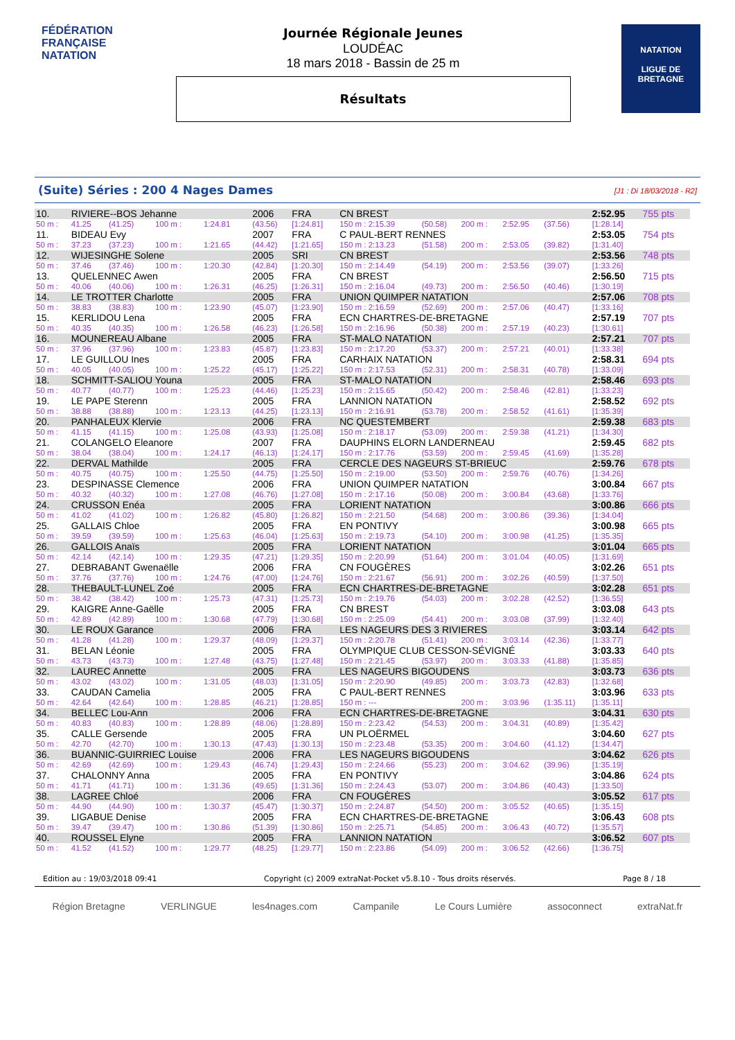FÉDÉRATION FRANÇAISE
NATATION
Journée Régionale Jeunes
LOUDÉAC
18 mars 2018 - Bassin de 25 m
Résultats
NATATION
LIGUE DE
BRETAGNE
(Suite) Séries : 200 4 Nages Dames [J1 : Di 18/03/2018 - R2]
| 10. | RIVIERE--BOS Jehanne | | | | 2006 | FRA | CN BREST | | | | | 2:52.95 | 755 pts |
| 50 m : | 41.25 | (41.25) | 100 m : | 1:24.81 | (43.56) | [1:24.81] | 150 m : 2:15.39 | (50.58) | 200 m : | 2:52.95 | (37.56) | [1:28.14] | |
| 11. | BIDEAU Evy | | | | 2007 | FRA | C PAUL-BERT RENNES | | | | | 2:53.05 | 754 pts |
| 50 m : | 37.23 | (37.23) | 100 m : | 1:21.65 | (44.42) | [1:21.65] | 150 m : 2:13.23 | (51.58) | 200 m : | 2:53.05 | (39.82) | [1:31.40] | |
| 12. | WIJESINGHE Solene | | | | 2005 | SRI | CN BREST | | | | | 2:53.56 | 748 pts |
| 50 m : | 37.46 | (37.46) | 100 m : | 1:20.30 | (42.84) | [1:20.30] | 150 m : 2:14.49 | (54.19) | 200 m : | 2:53.56 | (39.07) | [1:33.26] | |
| 13. | QUELENNEC Awen | | | | 2005 | FRA | CN BREST | | | | | 2:56.50 | 715 pts |
| 50 m : | 40.06 | (40.06) | 100 m : | 1:26.31 | (46.25) | [1:26.31] | 150 m : 2:16.04 | (49.73) | 200 m : | 2:56.50 | (40.46) | [1:30.19] | |
| 14. | LE TROTTER Charlotte | | | | 2005 | FRA | UNION QUIMPER NATATION | | | | | 2:57.06 | 708 pts |
| 50 m : | 38.83 | (38.83) | 100 m : | 1:23.90 | (45.07) | [1:23.90] | 150 m : 2:16.59 | (52.69) | 200 m : | 2:57.06 | (40.47) | [1:33.16] | |
| 15. | KERLIDOU Lena | | | | 2005 | FRA | ECN CHARTRES-DE-BRETAGNE | | | | | 2:57.19 | 707 pts |
| 50 m : | 40.35 | (40.35) | 100 m : | 1:26.58 | (46.23) | [1:26.58] | 150 m : 2:16.96 | (50.38) | 200 m : | 2:57.19 | (40.23) | [1:30.61] | |
| 16. | MOUNEREAU Albane | | | | 2005 | FRA | ST-MALO NATATION | | | | | 2:57.21 | 707 pts |
| 50 m : | 37.96 | (37.96) | 100 m : | 1:23.83 | (45.87) | [1:23.83] | 150 m : 2:17.20 | (53.37) | 200 m : | 2:57.21 | (40.01) | [1:33.38] | |
| 17. | LE GUILLOU Ines | | | | 2005 | FRA | CARHAIX NATATION | | | | | 2:58.31 | 694 pts |
| 50 m : | 40.05 | (40.05) | 100 m : | 1:25.22 | (45.17) | [1:25.22] | 150 m : 2:17.53 | (52.31) | 200 m : | 2:58.31 | (40.78) | [1:33.09] | |
| 18. | SCHMITT-SALIOU Youna | | | | 2005 | FRA | ST-MALO NATATION | | | | | 2:58.46 | 693 pts |
| 50 m : | 40.77 | (40.77) | 100 m : | 1:25.23 | (44.46) | [1:25.23] | 150 m : 2:15.65 | (50.42) | 200 m : | 2:58.46 | (42.81) | [1:33.23] | |
| 19. | LE PAPE Sterenn | | | | 2005 | FRA | LANNION NATATION | | | | | 2:58.52 | 692 pts |
| 50 m : | 38.88 | (38.88) | 100 m : | 1:23.13 | (44.25) | [1:23.13] | 150 m : 2:16.91 | (53.78) | 200 m : | 2:58.52 | (41.61) | [1:35.39] | |
| 20. | PANHALEUX Klervie | | | | 2006 | FRA | NC QUESTEMBERT | | | | | 2:59.38 | 683 pts |
| 50 m : | 41.15 | (41.15) | 100 m : | 1:25.08 | (43.93) | [1:25.08] | 150 m : 2:18.17 | (53.09) | 200 m : | 2:59.38 | (41.21) | [1:34.30] | |
| 21. | COLANGELO Eleanore | | | | 2007 | FRA | DAUPHINS ELORN LANDERNEAU | | | | | 2:59.45 | 682 pts |
| 50 m : | 38.04 | (38.04) | 100 m : | 1:24.17 | (46.13) | [1:24.17] | 150 m : 2:17.76 | (53.59) | 200 m : | 2:59.45 | (41.69) | [1:35.28] | |
| 22. | DERVAL Mathilde | | | | 2005 | FRA | CERCLE DES NAGEURS ST-BRIEUC | | | | | 2:59.76 | 678 pts |
| 50 m : | 40.75 | (40.75) | 100 m : | 1:25.50 | (44.75) | [1:25.50] | 150 m : 2:19.00 | (53.50) | 200 m : | 2:59.76 | (40.76) | [1:34.26] | |
| 23. | DESPINASSE Clemence | | | | 2006 | FRA | UNION QUIMPER NATATION | | | | | 3:00.84 | 667 pts |
| 50 m : | 40.32 | (40.32) | 100 m : | 1:27.08 | (46.76) | [1:27.08] | 150 m : 2:17.16 | (50.08) | 200 m : | 3:00.84 | (43.68) | [1:33.76] | |
| 24. | CRUSSON Enéa | | | | 2005 | FRA | LORIENT NATATION | | | | | 3:00.86 | 666 pts |
| 50 m : | 41.02 | (41.02) | 100 m : | 1:26.82 | (45.80) | [1:26.82] | 150 m : 2:21.50 | (54.68) | 200 m : | 3:00.86 | (39.36) | [1:34.04] | |
| 25. | GALLAIS Chloe | | | | 2005 | FRA | EN PONTIVY | | | | | 3:00.98 | 665 pts |
| 50 m : | 39.59 | (39.59) | 100 m : | 1:25.63 | (46.04) | [1:25.63] | 150 m : 2:19.73 | (54.10) | 200 m : | 3:00.98 | (41.25) | [1:35.35] | |
| 26. | GALLOIS Anaïs | | | | 2005 | FRA | LORIENT NATATION | | | | | 3:01.04 | 665 pts |
| 50 m : | 42.14 | (42.14) | 100 m : | 1:29.35 | (47.21) | [1:29.35] | 150 m : 2:20.99 | (51.64) | 200 m : | 3:01.04 | (40.05) | [1:31.69] | |
| 27. | DEBRABANT Gwenaëlle | | | | 2006 | FRA | CN FOUGÈRES | | | | | 3:02.26 | 651 pts |
| 50 m : | 37.76 | (37.76) | 100 m : | 1:24.76 | (47.00) | [1:24.76] | 150 m : 2:21.67 | (56.91) | 200 m : | 3:02.26 | (40.59) | [1:37.50] | |
| 28. | THEBAULT-LUNEL Zoé | | | | 2005 | FRA | ECN CHARTRES-DE-BRETAGNE | | | | | 3:02.28 | 651 pts |
| 50 m : | 38.42 | (38.42) | 100 m : | 1:25.73 | (47.31) | [1:25.73] | 150 m : 2:19.76 | (54.03) | 200 m : | 3:02.28 | (42.52) | [1:36.55] | |
| 29. | KAIGRE Anne-Gaëlle | | | | 2005 | FRA | CN BREST | | | | | 3:03.08 | 643 pts |
| 50 m : | 42.89 | (42.89) | 100 m : | 1:30.68 | (47.79) | [1:30.68] | 150 m : 2:25.09 | (54.41) | 200 m : | 3:03.08 | (37.99) | [1:32.40] | |
| 30. | LE ROUX Garance | | | | 2006 | FRA | LES NAGEURS DES 3 RIVIERES | | | | | 3:03.14 | 642 pts |
| 50 m : | 41.28 | (41.28) | 100 m : | 1:29.37 | (48.09) | [1:29.37] | 150 m : 2:20.78 | (51.41) | 200 m : | 3:03.14 | (42.36) | [1:33.77] | |
| 31. | BELAN Léonie | | | | 2005 | FRA | OLYMPIQUE CLUB CESSON-SÉVIGNÉ | | | | | 3:03.33 | 640 pts |
| 50 m : | 43.73 | (43.73) | 100 m : | 1:27.48 | (43.75) | [1:27.48] | 150 m : 2:21.45 | (53.97) | 200 m : | 3:03.33 | (41.88) | [1:35.85] | |
| 32. | LAUREC Annette | | | | 2005 | FRA | LES NAGEURS BIGOUDENS | | | | | 3:03.73 | 636 pts |
| 50 m : | 43.02 | (43.02) | 100 m : | 1:31.05 | (48.03) | [1:31.05] | 150 m : 2:20.90 | (49.85) | 200 m : | 3:03.73 | (42.83) | [1:32.68] | |
| 33. | CAUDAN Camelia | | | | 2005 | FRA | C PAUL-BERT RENNES | | | | | 3:03.96 | 633 pts |
| 50 m : | 42.64 | (42.64) | 100 m : | 1:28.85 | (46.21) | [1:28.85] | 150 m : --- | | 200 m : | 3:03.96 | (1:35.11) | [1:35.11] | |
| 34. | BELLEC Lou-Ann | | | | 2006 | FRA | ECN CHARTRES-DE-BRETAGNE | | | | | 3:04.31 | 630 pts |
| 50 m : | 40.83 | (40.83) | 100 m : | 1:28.89 | (48.06) | [1:28.89] | 150 m : 2:23.42 | (54.53) | 200 m : | 3:04.31 | (40.89) | [1:35.42] | |
| 35. | CALLE Gersende | | | | 2005 | FRA | UN PLOËRMEL | | | | | 3:04.60 | 627 pts |
| 50 m : | 42.70 | (42.70) | 100 m : | 1:30.13 | (47.43) | [1:30.13] | 150 m : 2:23.48 | (53.35) | 200 m : | 3:04.60 | (41.12) | [1:34.47] | |
| 36. | BUANNIC-GUIRRIEC Louise | | | | 2006 | FRA | LES NAGEURS BIGOUDENS | | | | | 3:04.62 | 626 pts |
| 50 m : | 42.69 | (42.69) | 100 m : | 1:29.43 | (46.74) | [1:29.43] | 150 m : 2:24.66 | (55.23) | 200 m : | 3:04.62 | (39.96) | [1:35.19] | |
| 37. | CHALONNY Anna | | | | 2005 | FRA | EN PONTIVY | | | | | 3:04.86 | 624 pts |
| 50 m : | 41.71 | (41.71) | 100 m : | 1:31.36 | (49.65) | [1:31.36] | 150 m : 2:24.43 | (53.07) | 200 m : | 3:04.86 | (40.43) | [1:33.50] | |
| 38. | LAGREE Chloé | | | | 2006 | FRA | CN FOUGÈRES | | | | | 3:05.52 | 617 pts |
| 50 m : | 44.90 | (44.90) | 100 m : | 1:30.37 | (45.47) | [1:30.37] | 150 m : 2:24.87 | (54.50) | 200 m : | 3:05.52 | (40.65) | [1:35.15] | |
| 39. | LIGABUE Denise | | | | 2005 | FRA | ECN CHARTRES-DE-BRETAGNE | | | | | 3:06.43 | 608 pts |
| 50 m : | 39.47 | (39.47) | 100 m : | 1:30.86 | (51.39) | [1:30.86] | 150 m : 2:25.71 | (54.85) | 200 m : | 3:06.43 | (40.72) | [1:35.57] | |
| 40. | ROUSSEL Elyne | | | | 2005 | FRA | LANNION NATATION | | | | | 3:06.52 | 607 pts |
| 50 m : | 41.52 | (41.52) | 100 m : | 1:29.77 | (48.25) | [1:29.77] | 150 m : 2:23.86 | (54.09) | 200 m : | 3:06.52 | (42.66) | [1:36.75] | |
Edition au : 19/03/2018 09:41 Copyright (c) 2009 extraNat-Pocket v5.8.10 - Tous droits réservés. Page 8 / 18
Région Bretagne VERLINGUE les4nages.com Campanile Le Cours Lumière assoconnect extraNat.fr